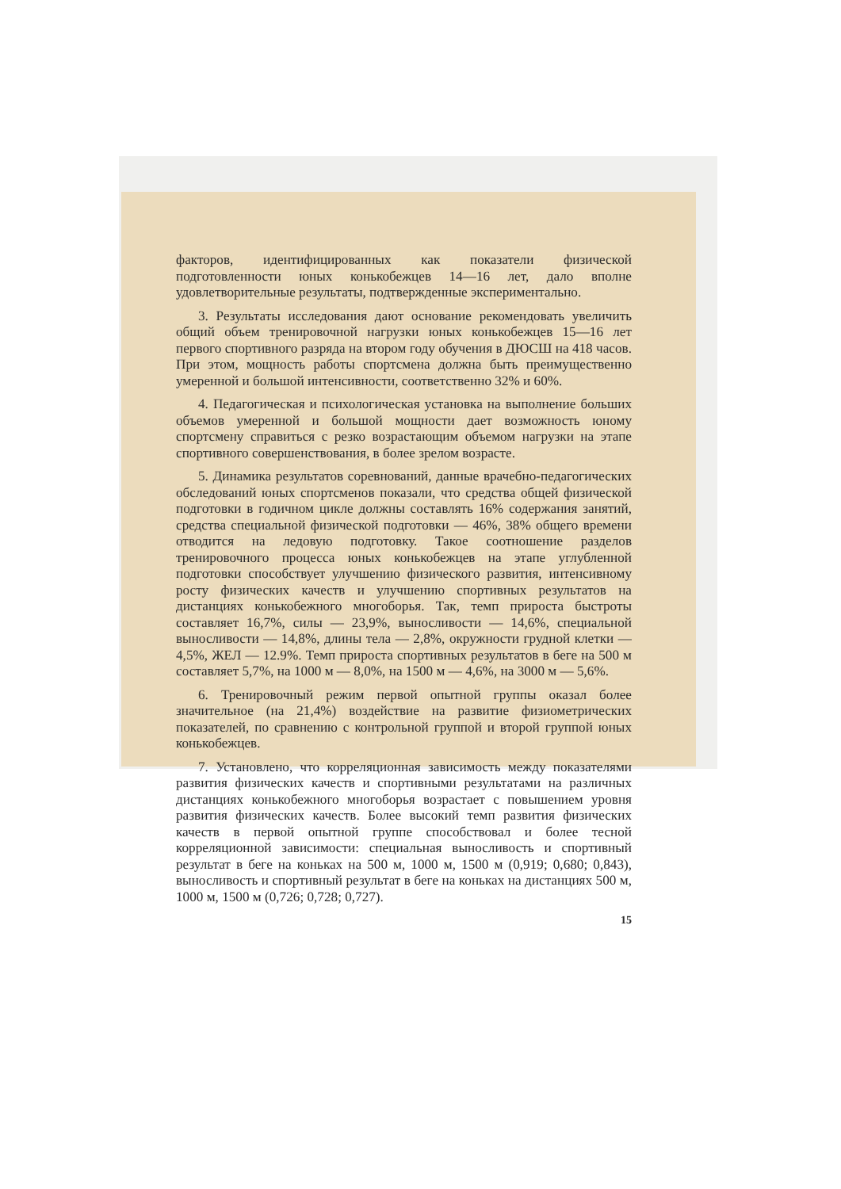факторов, идентифицированных как показатели физической подготовленности юных конькобежцев 14—16 лет, дало вполне удовлетворительные результаты, подтвержденные экспериментально.
3. Результаты исследования дают основание рекомендовать увеличить общий объем тренировочной нагрузки юных конькобежцев 15—16 лет первого спортивного разряда на втором году обучения в ДЮСШ на 418 часов. При этом, мощность работы спортсмена должна быть преимущественно умеренной и большой интенсивности, соответственно 32% и 60%.
4. Педагогическая и психологическая установка на выполнение больших объемов умеренной и большой мощности дает возможность юному спортсмену справиться с резко возрастающим объемом нагрузки на этапе спортивного совершенствования, в более зрелом возрасте.
5. Динамика результатов соревнований, данные врачебно-педагогических обследований юных спортсменов показали, что средства общей физической подготовки в годичном цикле должны составлять 16% содержания занятий, средства специальной физической подготовки — 46%, 38% общего времени отводится на ледовую подготовку. Такое соотношение разделов тренировочного процесса юных конькобежцев на этапе углубленной подготовки способствует улучшению физического развития, интенсивному росту физических качеств и улучшению спортивных результатов на дистанциях конькобежного многоборья. Так, темп прироста быстроты составляет 16,7%, силы — 23,9%, выносливости — 14,6%, специальной выносливости — 14,8%, длины тела — 2,8%, окружности грудной клетки — 4,5%, ЖЕЛ — 12.9%. Темп прироста спортивных результатов в беге на 500 м составляет 5,7%, на 1000 м — 8,0%, на 1500 м — 4,6%, на 3000 м — 5,6%.
6. Тренировочный режим первой опытной группы оказал более значительное (на 21,4%) воздействие на развитие физиометрических показателей, по сравнению с контрольной группой и второй группой юных конькобежцев.
7. Установлено, что корреляционная зависимость между показателями развития физических качеств и спортивными результатами на различных дистанциях конькобежного многоборья возрастает с повышением уровня развития физических качеств. Более высокий темп развития физических качеств в первой опытной группе способствовал и более тесной корреляционной зависимости: специальная выносливость и спортивный результат в беге на коньках на 500 м, 1000 м, 1500 м (0,919; 0,680; 0,843), выносливость и спортивный результат в беге на коньках на дистанциях 500 м, 1000 м, 1500 м (0,726; 0,728; 0,727).
15